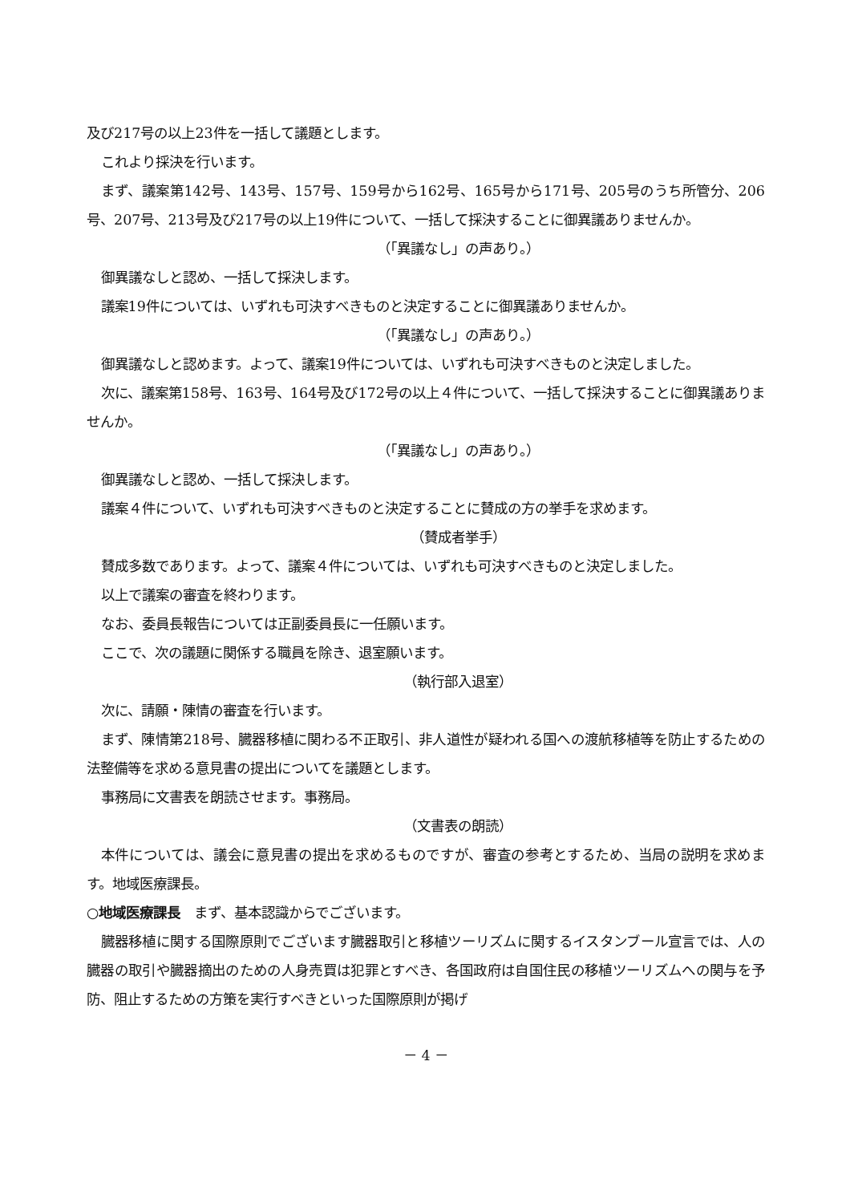及び217号の以上23件を一括して議題とします。
これより採決を行います。
まず、議案第142号、143号、157号、159号から162号、165号から171号、205号のうち所管分、206号、207号、213号及び217号の以上19件について、一括して採決することに御異議ありませんか。
（「異議なし」の声あり。）
御異議なしと認め、一括して採決します。
議案19件については、いずれも可決すべきものと決定することに御異議ありませんか。
（「異議なし」の声あり。）
御異議なしと認めます。よって、議案19件については、いずれも可決すべきものと決定しました。
次に、議案第158号、163号、164号及び172号の以上４件について、一括して採決することに御異議ありませんか。
（「異議なし」の声あり。）
御異議なしと認め、一括して採決します。
議案４件について、いずれも可決すべきものと決定することに賛成の方の挙手を求めます。
（賛成者挙手）
賛成多数であります。よって、議案４件については、いずれも可決すべきものと決定しました。
以上で議案の審査を終わります。
なお、委員長報告については正副委員長に一任願います。
ここで、次の議題に関係する職員を除き、退室願います。
（執行部入退室）
次に、請願・陳情の審査を行います。
まず、陳情第218号、臓器移植に関わる不正取引、非人道性が疑われる国への渡航移植等を防止するための法整備等を求める意見書の提出についてを議題とします。
事務局に文書表を朗読させます。事務局。
（文書表の朗読）
本件については、議会に意見書の提出を求めるものですが、審査の参考とするため、当局の説明を求めます。地域医療課長。
○地域医療課長　まず、基本認識からでございます。
臓器移植に関する国際原則でございます臓器取引と移植ツーリズムに関するイスタンブール宣言では、人の臓器の取引や臓器摘出のための人身売買は犯罪とすべき、各国政府は自国住民の移植ツーリズムへの関与を予防、阻止するための方策を実行すべきといった国際原則が掲げ
－ 4 －